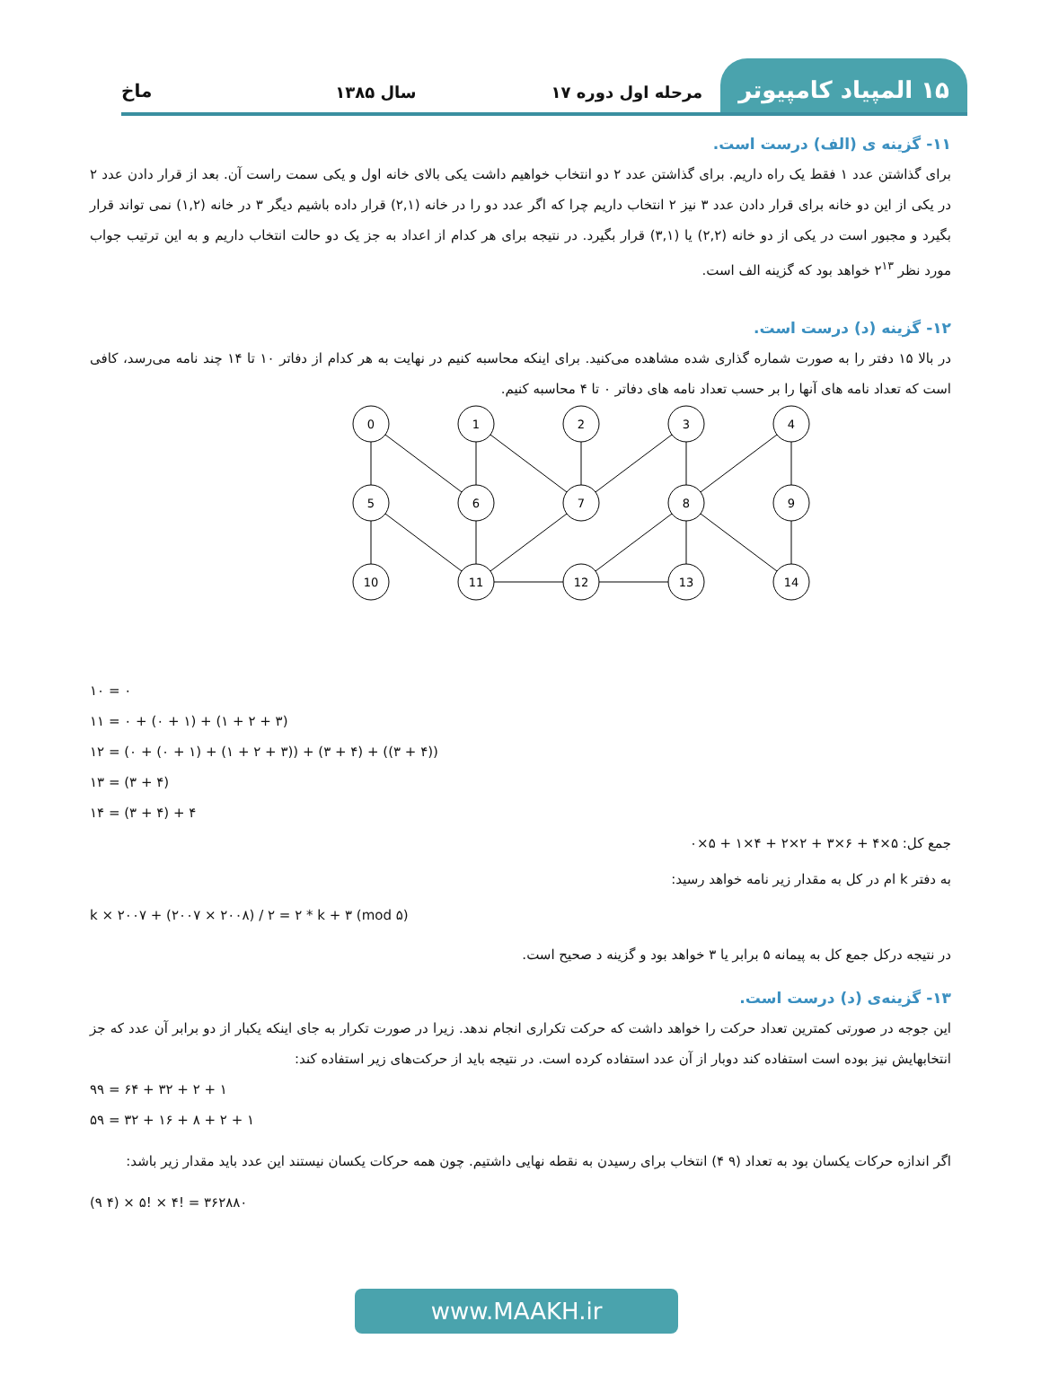۱۵ المپیاد کامپیوتر
مرحله اول دوره ۱۷
سال ۱۳۸۵
ماخ
۱۱- گزینه ی (الف) درست است.
برای گذاشتن عدد ۱ فقط یک راه داریم. برای گذاشتن عدد ۲ دو انتخاب خواهیم داشت یکی بالای خانه اول و یکی سمت راست آن. بعد از قرار دادن عدد ۲ در یکی از این دو خانه برای قرار دادن عدد ۳ نیز ۲ انتخاب داریم چرا که اگر عدد دو را در خانه (۲,۱) قرار داده باشیم دیگر ۳ در خانه (۱,۲) نمی تواند قرار بگیرد و مجبور است در یکی از دو خانه (۲,۲) یا (۳,۱) قرار بگیرد. در نتیجه برای هر کدام از اعداد به جز یک دو حالت انتخاب داریم و به این ترتیب جواب مورد نظر ۲<sup>۱۳</sup> خواهد بود که گزینه الف است.
۱۲- گزینه (د) درست است.
در بالا ۱۵ دفتر را به صورت شماره گذاری شده مشاهده می‌کنید. برای اینکه محاسبه کنیم در نهایت به هر کدام از دفاتر ۱۰ تا ۱۴ چند نامه می‌رسد، کافی است که تعداد نامه های آنها را بر حسب تعداد نامه های دفاتر ۰ تا ۴ محاسبه کنیم.
0
1
2
3
4
5
6
7
8
9
10
11
12
13
14
۱۰ = ۰
۱۱ = ۰ + (۰ + ۱) + (۱ + ۲ + ۳)
۱۲ = (۰ + (۰ + ۱) + (۱ + ۲ + ۳)) + (۳ + ۴) + ((۳ + ۴))
۱۳ = (۳ + ۴)
۱۴ = (۳ + ۴) + ۴
جمع کل: ۵×۴ + ۶×۳ + ۲×۲ + ۴×۱ + ۵×۰
به دفتر k ام در کل به مقدار زیر نامه خواهد رسید:
k × ۲۰۰۷ + (۲۰۰۷ × ۲۰۰۸) / ۲ = ۲ * k + ۳ (mod ۵)
در نتیجه درکل جمع کل به پیمانه ۵ برابر یا ۳ خواهد بود و گزینه د صحیح است.
۱۳- گزینه‌ی (د) درست است.
این جوجه در صورتی کمترین تعداد حرکت را خواهد داشت که حرکت تکراری انجام ندهد. زیرا در صورت تکرار به جای اینکه یکبار از دو برابر آن عدد که جز انتخابهایش نیز بوده است استفاده کند دوبار از آن عدد استفاده کرده است. در نتیجه باید از حرکت‌های زیر استفاده کند:
۹۹ = ۶۴ + ۳۲ + ۲ + ۱
۵۹ = ۳۲ + ۱۶ + ۸ + ۲ + ۱
اگر اندازه حرکات یکسان بود به تعداد (۹ ۴) انتخاب برای رسیدن به نقطه نهایی داشتیم. چون همه حرکات یکسان نیستند این عدد باید مقدار زیر باشد:
(۹ ۴) × ۵! × ۴! = ۳۶۲۸۸۰
www.MAAKH.ir